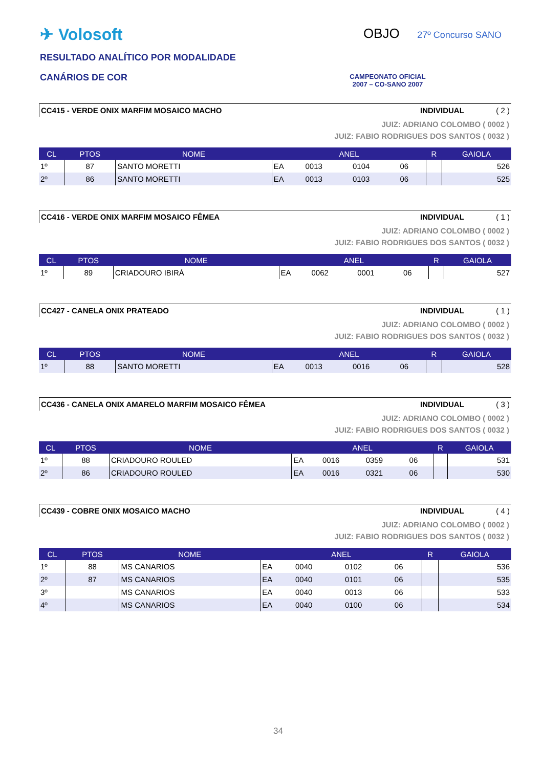✈ Volosoft
RESULTADO ANALÍTICO POR MODALIDADE
CANÁRIOS DE COR
OBJO 27º Concurso SANO
CAMPEONATO OFICIAL
2007 – CO-SANO 2007
CC415 - VERDE ONIX MARFIM MOSAICO MACHO INDIVIDUAL ( 2 )
JUIZ: ADRIANO COLOMBO ( 0002 )
JUIZ: FABIO RODRIGUES DOS SANTOS ( 0032 )
| CL | PTOS | NOME | ANEL | | | | R | GAIOLA |
| --- | --- | --- | --- | --- | --- | --- | --- | --- |
| 1º | 87 | SANTO MORETTI | EA | 0013 | 0104 | 06 | | 526 |
| 2º | 86 | SANTO MORETTI | EA | 0013 | 0103 | 06 | | 525 |
CC416 - VERDE ONIX MARFIM MOSAICO FÊMEA INDIVIDUAL ( 1 )
JUIZ: ADRIANO COLOMBO ( 0002 )
JUIZ: FABIO RODRIGUES DOS SANTOS ( 0032 )
| CL | PTOS | NOME | ANEL | | | | R | GAIOLA |
| --- | --- | --- | --- | --- | --- | --- | --- | --- |
| 1º | 89 | CRIADOURO IBIRÁ | EA | 0062 | 0001 | 06 | | 527 |
CC427 - CANELA ONIX PRATEADO INDIVIDUAL ( 1 )
JUIZ: ADRIANO COLOMBO ( 0002 )
JUIZ: FABIO RODRIGUES DOS SANTOS ( 0032 )
| CL | PTOS | NOME | ANEL | | | | R | GAIOLA |
| --- | --- | --- | --- | --- | --- | --- | --- | --- |
| 1º | 88 | SANTO MORETTI | EA | 0013 | 0016 | 06 | | 528 |
CC436 - CANELA ONIX AMARELO MARFIM MOSAICO FÊMEA INDIVIDUAL ( 3 )
JUIZ: ADRIANO COLOMBO ( 0002 )
JUIZ: FABIO RODRIGUES DOS SANTOS ( 0032 )
| CL | PTOS | NOME | ANEL | | | | R | GAIOLA |
| --- | --- | --- | --- | --- | --- | --- | --- | --- |
| 1º | 88 | CRIADOURO ROULED | EA | 0016 | 0359 | 06 | | 531 |
| 2º | 86 | CRIADOURO ROULED | EA | 0016 | 0321 | 06 | | 530 |
CC439 - COBRE ONIX MOSAICO MACHO INDIVIDUAL ( 4 )
JUIZ: ADRIANO COLOMBO ( 0002 )
JUIZ: FABIO RODRIGUES DOS SANTOS ( 0032 )
| CL | PTOS | NOME | ANEL | | | | R | GAIOLA |
| --- | --- | --- | --- | --- | --- | --- | --- | --- |
| 1º | 88 | MS CANARIOS | EA | 0040 | 0102 | 06 | | 536 |
| 2º | 87 | MS CANARIOS | EA | 0040 | 0101 | 06 | | 535 |
| 3º | | MS CANARIOS | EA | 0040 | 0013 | 06 | | 533 |
| 4º | | MS CANARIOS | EA | 0040 | 0100 | 06 | | 534 |
34